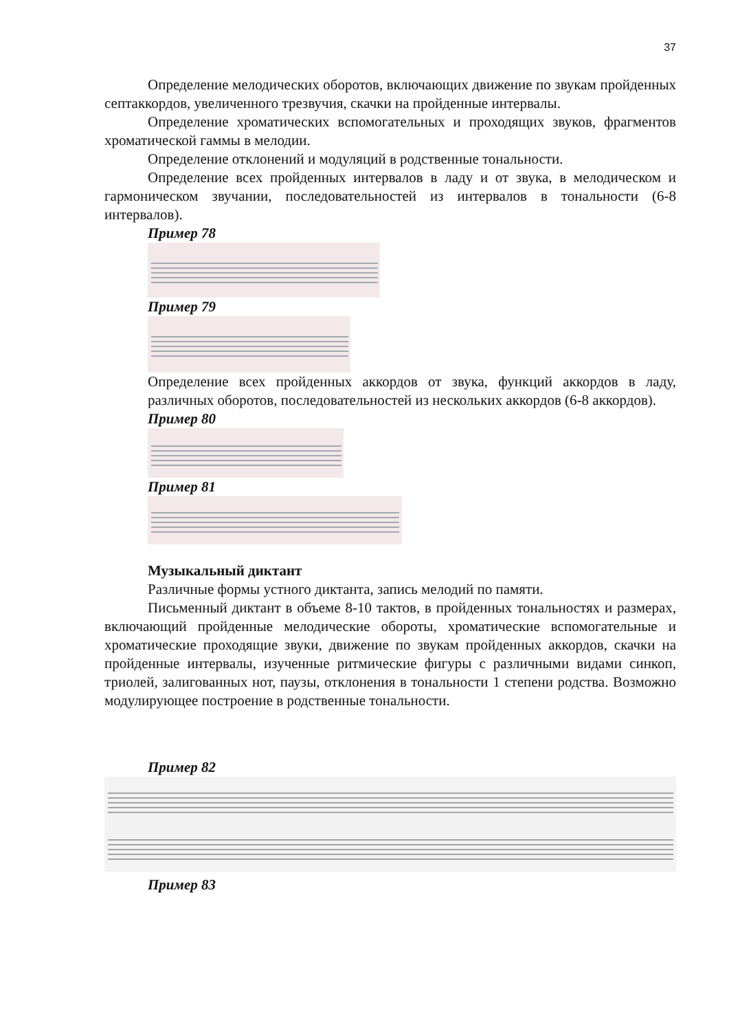37
Определение мелодических оборотов, включающих движение по звукам пройденных септаккордов, увеличенного трезвучия, скачки на пройденные интервалы.
Определение хроматических вспомогательных и проходящих звуков, фрагментов хроматической гаммы в мелодии.
Определение отклонений и модуляций в родственные тональности.
Определение всех пройденных интервалов в ладу и от звука, в мелодическом и гармоническом звучании, последовательностей из интервалов в тональности (6-8 интервалов).
Пример 78
Пример 79
Определение всех пройденных аккордов от звука, функций аккордов в ладу, различных оборотов, последовательностей из нескольких аккордов (6-8 аккордов).
Пример 80
Пример 81
Музыкальный диктант
Различные формы устного диктанта, запись мелодий по памяти.
Письменный диктант в объеме 8-10 тактов, в пройденных тональностях и размерах, включающий пройденные мелодические обороты, хроматические вспомогательные и хроматические проходящие звуки, движение по звукам пройденных аккордов, скачки на пройденные интервалы, изученные ритмические фигуры с различными видами синкоп, триолей, залигованных нот, паузы, отклонения в тональности 1 степени родства. Возможно модулирующее построение в родственные тональности.
Пример 82
Пример 83